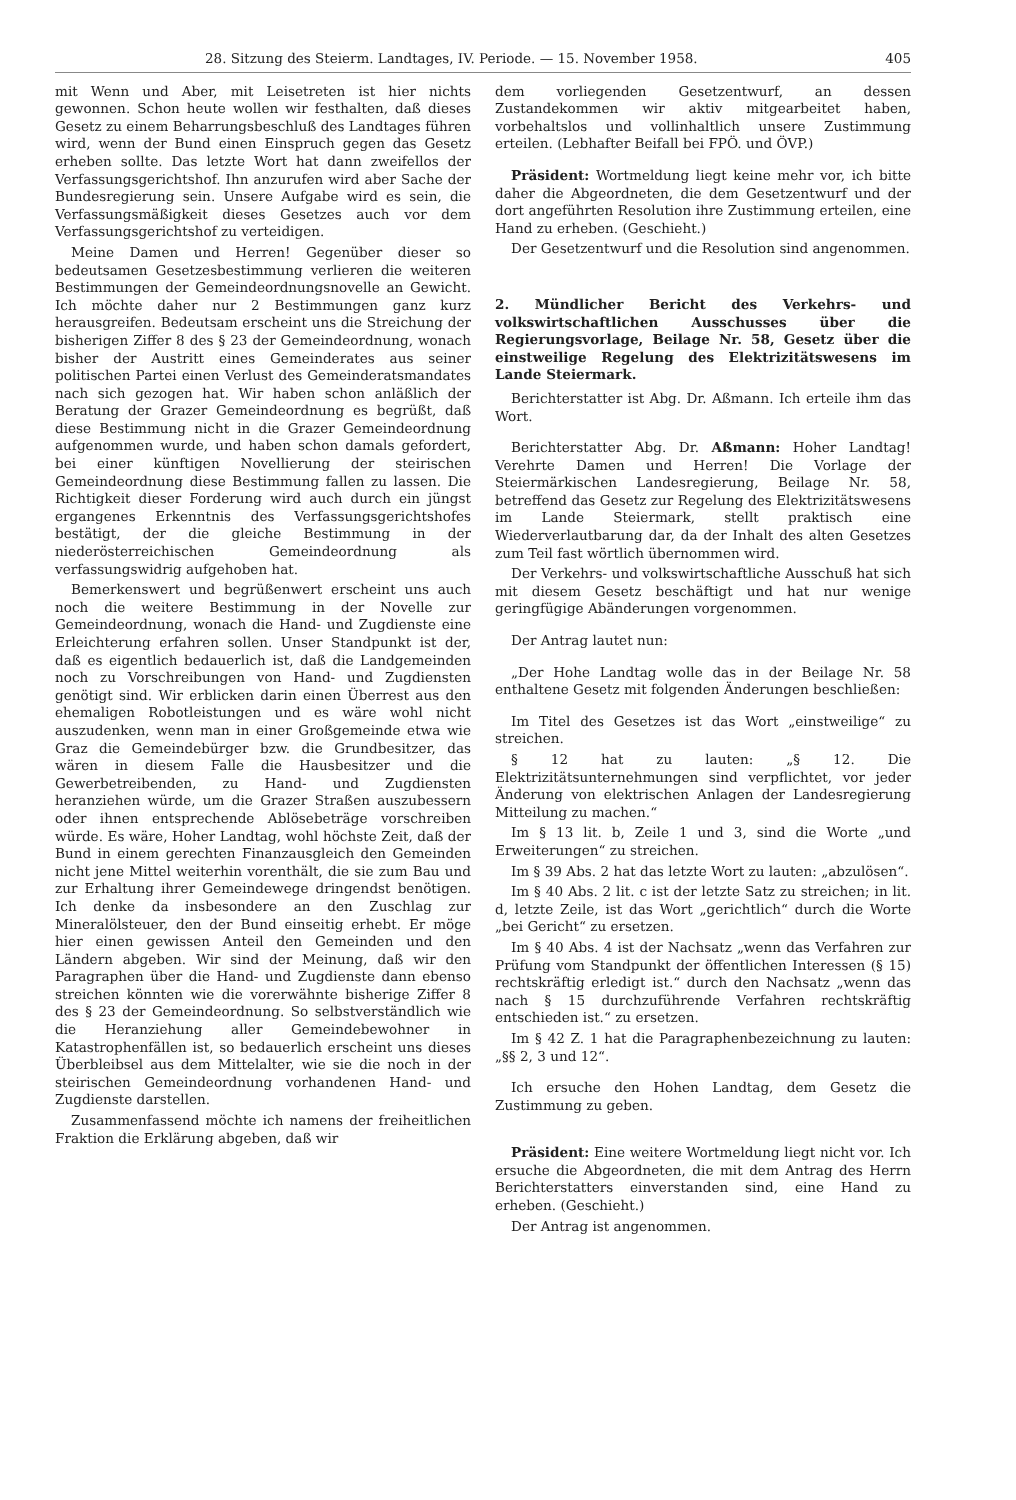28. Sitzung des Steierm. Landtages, IV. Periode. — 15. November 1958. 405
mit Wenn und Aber, mit Leisetreten ist hier nichts gewonnen. Schon heute wollen wir festhalten, daß dieses Gesetz zu einem Beharrungsbeschluß des Landtages führen wird, wenn der Bund einen Einspruch gegen das Gesetz erheben sollte. Das letzte Wort hat dann zweifellos der Verfassungsgerichtshof. Ihn anzurufen wird aber Sache der Bundesregierung sein. Unsere Aufgabe wird es sein, die Verfassungsmäßigkeit dieses Gesetzes auch vor dem Verfassungsgerichtshof zu verteidigen.
Meine Damen und Herren! Gegenüber dieser so bedeutsamen Gesetzesbestimmung verlieren die weiteren Bestimmungen der Gemeindeordnungsnovelle an Gewicht. Ich möchte daher nur 2 Bestimmungen ganz kurz herausgreifen. Bedeutsam erscheint uns die Streichung der bisherigen Ziffer 8 des § 23 der Gemeindeordnung, wonach bisher der Austritt eines Gemeinderates aus seiner politischen Partei einen Verlust des Gemeinderatsmandates nach sich gezogen hat. Wir haben schon anläßlich der Beratung der Grazer Gemeindeordnung es begrüßt, daß diese Bestimmung nicht in die Grazer Gemeindeordnung aufgenommen wurde, und haben schon damals gefordert, bei einer künftigen Novellierung der steirischen Gemeindeordnung diese Bestimmung fallen zu lassen. Die Richtigkeit dieser Forderung wird auch durch ein jüngst ergangenes Erkenntnis des Verfassungsgerichtshofes bestätigt, der die gleiche Bestimmung in der niederösterreichischen Gemeindeordnung als verfassungswidrig aufgehoben hat.
Bemerkenswert und begrüßenwert erscheint uns auch noch die weitere Bestimmung in der Novelle zur Gemeindeordnung, wonach die Hand- und Zugdienste eine Erleichterung erfahren sollen. Unser Standpunkt ist der, daß es eigentlich bedauerlich ist, daß die Landgemeinden noch zu Vorschreibungen von Hand- und Zugdiensten genötigt sind. Wir erblicken darin einen Überrest aus den ehemaligen Robotleistungen und es wäre wohl nicht auszudenken, wenn man in einer Großgemeinde etwa wie Graz die Gemeindebürger bzw. die Grundbesitzer, das wären in diesem Falle die Hausbesitzer und die Gewerbetreibenden, zu Hand- und Zugdiensten heranziehen würde, um die Grazer Straßen auszubessern oder ihnen entsprechende Ablösebeträge vorschreiben würde. Es wäre, Hoher Landtag, wohl höchste Zeit, daß der Bund in einem gerechten Finanzausgleich den Gemeinden nicht jene Mittel weiterhin vorenthält, die sie zum Bau und zur Erhaltung ihrer Gemeindewege dringendst benötigen. Ich denke da insbesondere an den Zuschlag zur Mineralölsteuer, den der Bund einseitig erhebt. Er möge hier einen gewissen Anteil den Gemeinden und den Ländern abgeben. Wir sind der Meinung, daß wir den Paragraphen über die Hand- und Zugdienste dann ebenso streichen könnten wie die vorerwähnte bisherige Ziffer 8 des § 23 der Gemeindeordnung. So selbstverständlich wie die Heranziehung aller Gemeindebewohner in Katastrophenfällen ist, so bedauerlich erscheint uns dieses Überbleibsel aus dem Mittelalter, wie sie die noch in der steirischen Gemeindeordnung vorhandenen Hand- und Zugdienste darstellen.
Zusammenfassend möchte ich namens der freiheitlichen Fraktion die Erklärung abgeben, daß wir
dem vorliegenden Gesetzentwurf, an dessen Zustandekommen wir aktiv mitgearbeitet haben, vorbehaltslos und vollinhaltlich unsere Zustimmung erteilen. (Lebhafter Beifall bei FPÖ. und ÖVP.)
Präsident: Wortmeldung liegt keine mehr vor, ich bitte daher die Abgeordneten, die dem Gesetzentwurf und der dort angeführten Resolution ihre Zustimmung erteilen, eine Hand zu erheben. (Geschieht.)
Der Gesetzentwurf und die Resolution sind angenommen.
2. Mündlicher Bericht des Verkehrs- und volkswirtschaftlichen Ausschusses über die Regierungsvorlage, Beilage Nr. 58, Gesetz über die einstweilige Regelung des Elektrizitätswesens im Lande Steiermark.
Berichterstatter ist Abg. Dr. Aßmann. Ich erteile ihm das Wort.
Berichterstatter Abg. Dr. Aßmann: Hoher Landtag! Verehrte Damen und Herren! Die Vorlage der Steiermärkischen Landesregierung, Beilage Nr. 58, betreffend das Gesetz zur Regelung des Elektrizitätswesens im Lande Steiermark, stellt praktisch eine Wiederverlautbarung dar, da der Inhalt des alten Gesetzes zum Teil fast wörtlich übernommen wird.
Der Verkehrs- und volkswirtschaftliche Ausschuß hat sich mit diesem Gesetz beschäftigt und hat nur wenige geringfügige Abänderungen vorgenommen.
Der Antrag lautet nun:
„Der Hohe Landtag wolle das in der Beilage Nr. 58 enthaltene Gesetz mit folgenden Änderungen beschließen:
Im Titel des Gesetzes ist das Wort „einstweilige“ zu streichen.
§ 12 hat zu lauten: „§ 12. Die Elektrizitätsunternehmungen sind verpflichtet, vor jeder Änderung von elektrischen Anlagen der Landesregierung Mitteilung zu machen.“
Im § 13 lit. b, Zeile 1 und 3, sind die Worte „und Erweiterungen“ zu streichen.
Im § 39 Abs. 2 hat das letzte Wort zu lauten: „abzulösen“.
Im § 40 Abs. 2 lit. c ist der letzte Satz zu streichen; in lit. d, letzte Zeile, ist das Wort „gerichtlich“ durch die Worte „bei Gericht“ zu ersetzen.
Im § 40 Abs. 4 ist der Nachsatz „wenn das Verfahren zur Prüfung vom Standpunkt der öffentlichen Interessen (§ 15) rechtskräftig erledigt ist.“ durch den Nachsatz „wenn das nach § 15 durchzuführende Verfahren rechtskräftig entschieden ist.“ zu ersetzen.
Im § 42 Z. 1 hat die Paragraphenbezeichnung zu lauten: „§§ 2, 3 und 12“.
Ich ersuche den Hohen Landtag, dem Gesetz die Zustimmung zu geben.
Präsident: Eine weitere Wortmeldung liegt nicht vor. Ich ersuche die Abgeordneten, die mit dem Antrag des Herrn Berichterstatters einverstanden sind, eine Hand zu erheben. (Geschieht.)
Der Antrag ist angenommen.